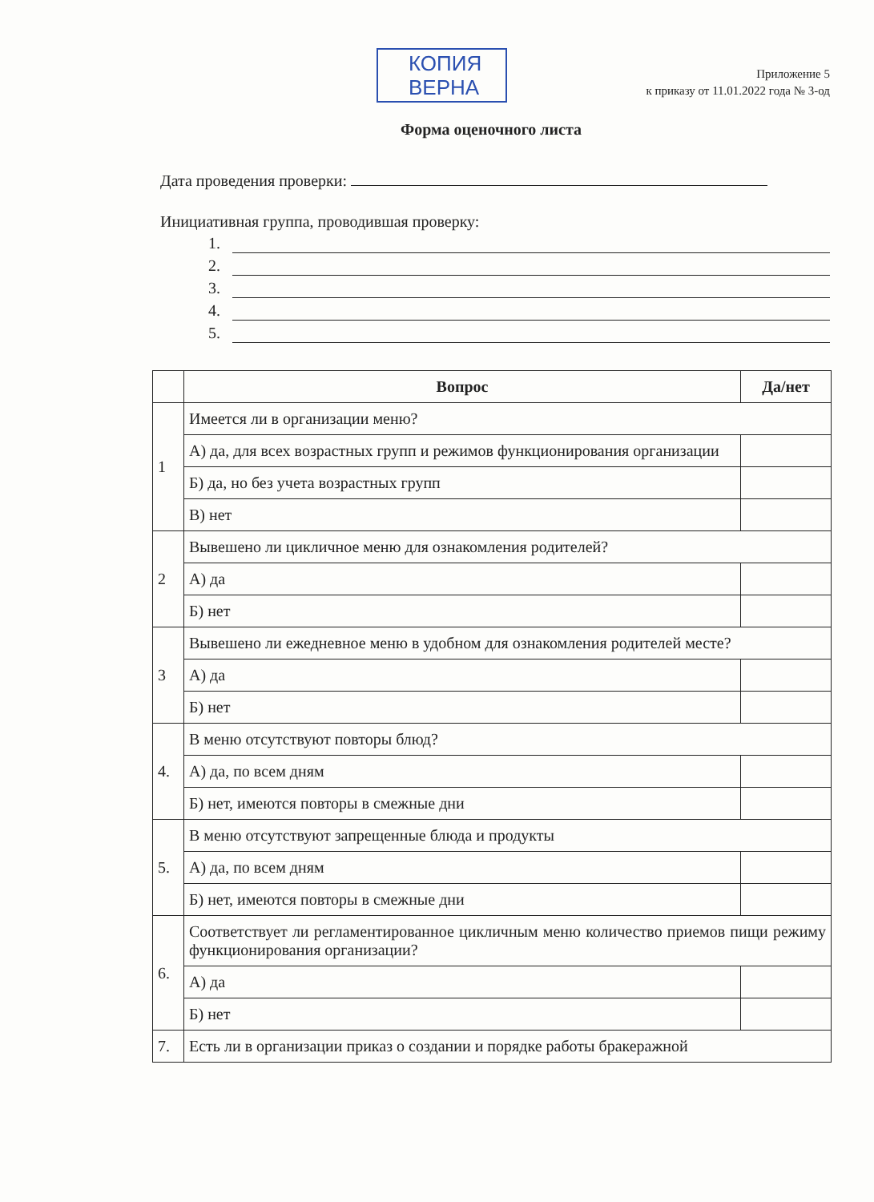КОПИЯ
ВЕРНА
Приложение 5
к приказу от 11.01.2022 года № 3-од
Форма оценочного листа
Дата проведения проверки:
Инициативная группа, проводившая проверку:
1.
2.
3.
4.
5.
| | Вопрос | Да/нет |
| --- | --- | --- |
| 1 | Имеется ли в организации меню? | |
| | А) да, для всех возрастных групп и режимов функционирования организации | |
| | Б) да, но без учета возрастных групп | |
| | В) нет | |
| 2 | Вывешено ли цикличное меню для ознакомления родителей? | |
| | А) да | |
| | Б) нет | |
| 3 | Вывешено ли ежедневное меню в удобном для ознакомления родителей месте? | |
| | А) да | |
| | Б) нет | |
| 4. | В меню отсутствуют повторы блюд? | |
| | А) да, по всем дням | |
| | Б) нет, имеются повторы в смежные дни | |
| 5. | В меню отсутствуют запрещенные блюда и продукты | |
| | А) да, по всем дням | |
| | Б) нет, имеются повторы в смежные дни | |
| 6. | Соответствует ли регламентированное цикличным меню количество приемов пищи режиму функционирования организации? | |
| | А) да | |
| | Б) нет | |
| 7. | Есть ли в организации приказ о создании и порядке работы бракеражной | |